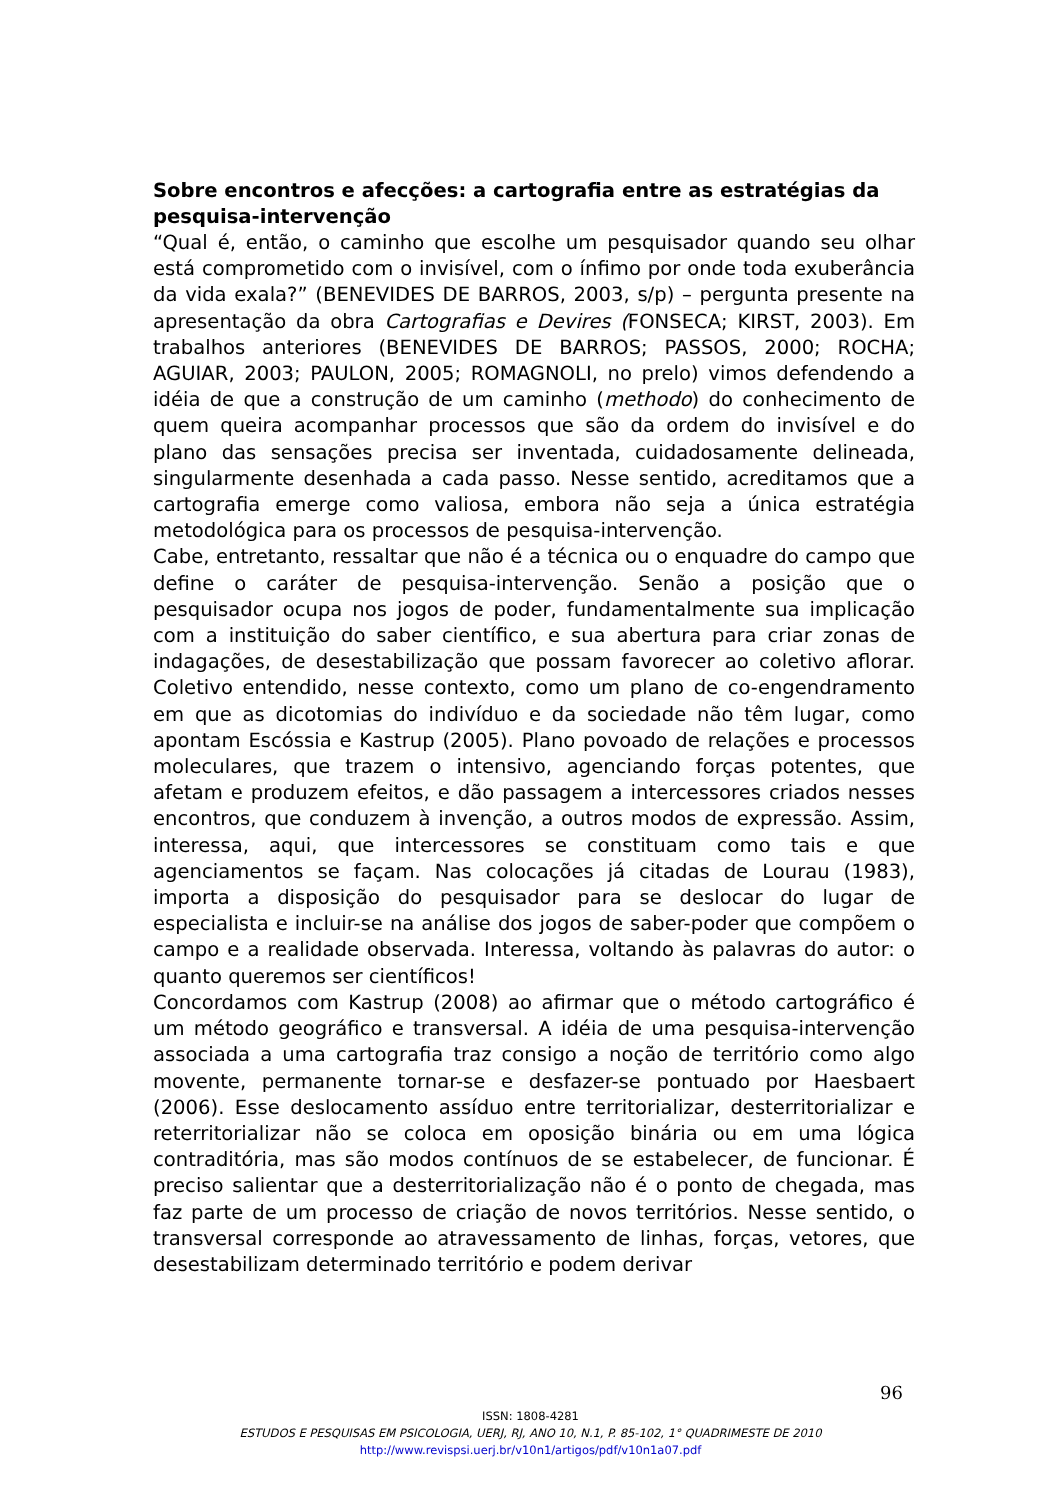Sobre encontros e afecções: a cartografia entre as estratégias da pesquisa-intervenção
“Qual é, então, o caminho que escolhe um pesquisador quando seu olhar está comprometido com o invisível, com o ínfimo por onde toda exuberância da vida exala?” (BENEVIDES DE BARROS, 2003, s/p) – pergunta presente na apresentação da obra Cartografias e Devires (FONSECA; KIRST, 2003). Em trabalhos anteriores (BENEVIDES DE BARROS; PASSOS, 2000; ROCHA; AGUIAR, 2003; PAULON, 2005; ROMAGNOLI, no prelo) vimos defendendo a idéia de que a construção de um caminho (methodo) do conhecimento de quem queira acompanhar processos que são da ordem do invisível e do plano das sensações precisa ser inventada, cuidadosamente delineada, singularmente desenhada a cada passo. Nesse sentido, acreditamos que a cartografia emerge como valiosa, embora não seja a única estratégia metodológica para os processos de pesquisa-intervenção.
Cabe, entretanto, ressaltar que não é a técnica ou o enquadre do campo que define o caráter de pesquisa-intervenção. Senão a posição que o pesquisador ocupa nos jogos de poder, fundamentalmente sua implicação com a instituição do saber científico, e sua abertura para criar zonas de indagações, de desestabilização que possam favorecer ao coletivo aflorar. Coletivo entendido, nesse contexto, como um plano de co-engendramento em que as dicotomias do indivíduo e da sociedade não têm lugar, como apontam Escóssia e Kastrup (2005). Plano povoado de relações e processos moleculares, que trazem o intensivo, agenciando forças potentes, que afetam e produzem efeitos, e dão passagem a intercessores criados nesses encontros, que conduzem à invenção, a outros modos de expressão. Assim, interessa, aqui, que intercessores se constituam como tais e que agenciamentos se façam. Nas colocações já citadas de Lourau (1983), importa a disposição do pesquisador para se deslocar do lugar de especialista e incluir-se na análise dos jogos de saber-poder que compõem o campo e a realidade observada. Interessa, voltando às palavras do autor: o quanto queremos ser científicos!
Concordamos com Kastrup (2008) ao afirmar que o método cartográfico é um método geográfico e transversal. A idéia de uma pesquisa-intervenção associada a uma cartografia traz consigo a noção de território como algo movente, permanente tornar-se e desfazer-se pontuado por Haesbaert (2006). Esse deslocamento assíduo entre territorializar, desterritorializar e reterritorializar não se coloca em oposição binária ou em uma lógica contraditória, mas são modos contínuos de se estabelecer, de funcionar. É preciso salientar que a desterritorialização não é o ponto de chegada, mas faz parte de um processo de criação de novos territórios. Nesse sentido, o transversal corresponde ao atravessamento de linhas, forças, vetores, que desestabilizam determinado território e podem derivar
96
ISSN: 1808-4281
ESTUDOS E PESQUISAS EM PSICOLOGIA, UERJ, RJ, ANO 10, N.1, P. 85-102, 1° QUADRIMESTE DE 2010
http://www.revispsi.uerj.br/v10n1/artigos/pdf/v10n1a07.pdf